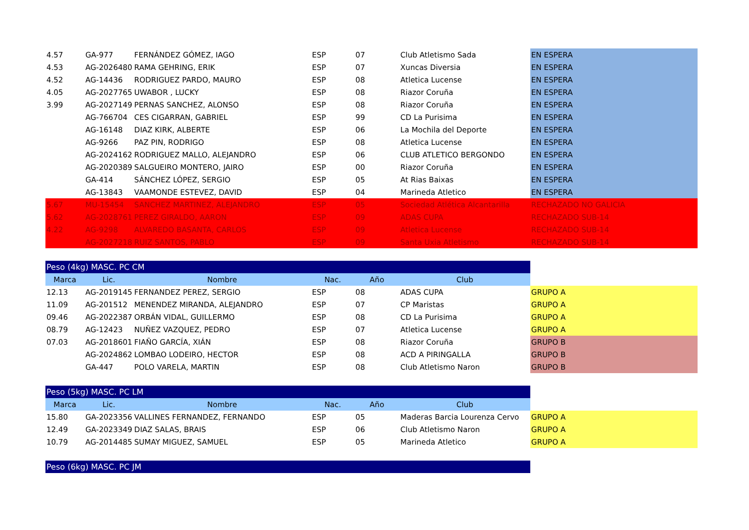| 4.57 | GA-977 | FERNÁNDEZ GÓMEZ, IAGO | ESP | 07 | Club Atletismo Sada | EN ESPERA |
| 4.53 | AG-2026480 | RAMA GEHRING, ERIK | ESP | 07 | Xuncas Diversia | EN ESPERA |
| 4.52 | AG-14436 | RODRIGUEZ PARDO, MAURO | ESP | 08 | Atletica Lucense | EN ESPERA |
| 4.05 | AG-2027765 | UWABOR , LUCKY | ESP | 08 | Riazor Coruña | EN ESPERA |
| 3.99 | AG-2027149 | PERNAS SANCHEZ, ALONSO | ESP | 08 | Riazor Coruña | EN ESPERA |
| | AG-766704 | CES CIGARRAN, GABRIEL | ESP | 99 | CD La Purisima | EN ESPERA |
| | AG-16148 | DIAZ KIRK, ALBERTE | ESP | 06 | La Mochila del Deporte | EN ESPERA |
| | AG-9266 | PAZ PIN, RODRIGO | ESP | 08 | Atletica Lucense | EN ESPERA |
| | AG-2024162 | RODRIGUEZ MALLO, ALEJANDRO | ESP | 06 | CLUB ATLETICO BERGONDO | EN ESPERA |
| | AG-2020389 | SALGUEIRO MONTERO, JAIRO | ESP | 00 | Riazor Coruña | EN ESPERA |
| | GA-414 | SÁNCHEZ LÓPEZ, SERGIO | ESP | 05 | At Rias Baixas | EN ESPERA |
| | AG-13843 | VAAMONDE ESTEVEZ, DAVID | ESP | 04 | Marineda Atletico | EN ESPERA |
| 5.67 | MU-15454 | SANCHEZ MARTINEZ, ALEJANDRO | ESP | 05 | Sociedad Atlética Alcantarilla | RECHAZADO NO GALICIA |
| 5.62 | AG-2028761 | PEREZ GIRALDO, AARON | ESP | 09 | ADAS CUPA | RECHAZADO SUB-14 |
| 4.22 | AG-9298 | ALVAREDO BASANTA, CARLOS | ESP | 09 | Atletica Lucense | RECHAZADO SUB-14 |
| | AG-2027218 | RUIZ SANTOS, PABLO | ESP | 09 | Santa Uxia Atletismo | RECHAZADO SUB-14 |
| Peso (4kg) MASC. PC CM | | | | | | |
| Marca | Lic. | Nombre | Nac. | Año | Club | |
| 12.13 | AG-2019145 | FERNANDEZ PEREZ, SERGIO | ESP | 08 | ADAS CUPA | GRUPO A |
| 11.09 | AG-201512 | MENENDEZ MIRANDA, ALEJANDRO | ESP | 07 | CP Maristas | GRUPO A |
| 09.46 | AG-2022387 | ORBÁN VIDAL, GUILLERMO | ESP | 08 | CD La Purisima | GRUPO A |
| 08.79 | AG-12423 | NUÑEZ VAZQUEZ, PEDRO | ESP | 07 | Atletica Lucense | GRUPO A |
| 07.03 | AG-2018601 | FIAÑO GARCÍA, XIÁN | ESP | 08 | Riazor Coruña | GRUPO B |
| | AG-2024862 | LOMBAO LODEIRO, HECTOR | ESP | 08 | ACD A PIRINGALLA | GRUPO B |
| | GA-447 | POLO VARELA, MARTIN | ESP | 08 | Club Atletismo Naron | GRUPO B |
| Peso (5kg) MASC. PC LM | | | | | | |
| Marca | Lic. | Nombre | Nac. | Año | Club | |
| 15.80 | GA-2023356 | VALLINES FERNANDEZ, FERNANDO | ESP | 05 | Maderas Barcia Lourenza Cervo | GRUPO A |
| 12.49 | GA-2023349 | DIAZ SALAS, BRAIS | ESP | 06 | Club Atletismo Naron | GRUPO A |
| 10.79 | AG-2014485 | SUMAY MIGUEZ, SAMUEL | ESP | 05 | Marineda Atletico | GRUPO A |
| Peso (6kg) MASC. PC JM | | | | | | |